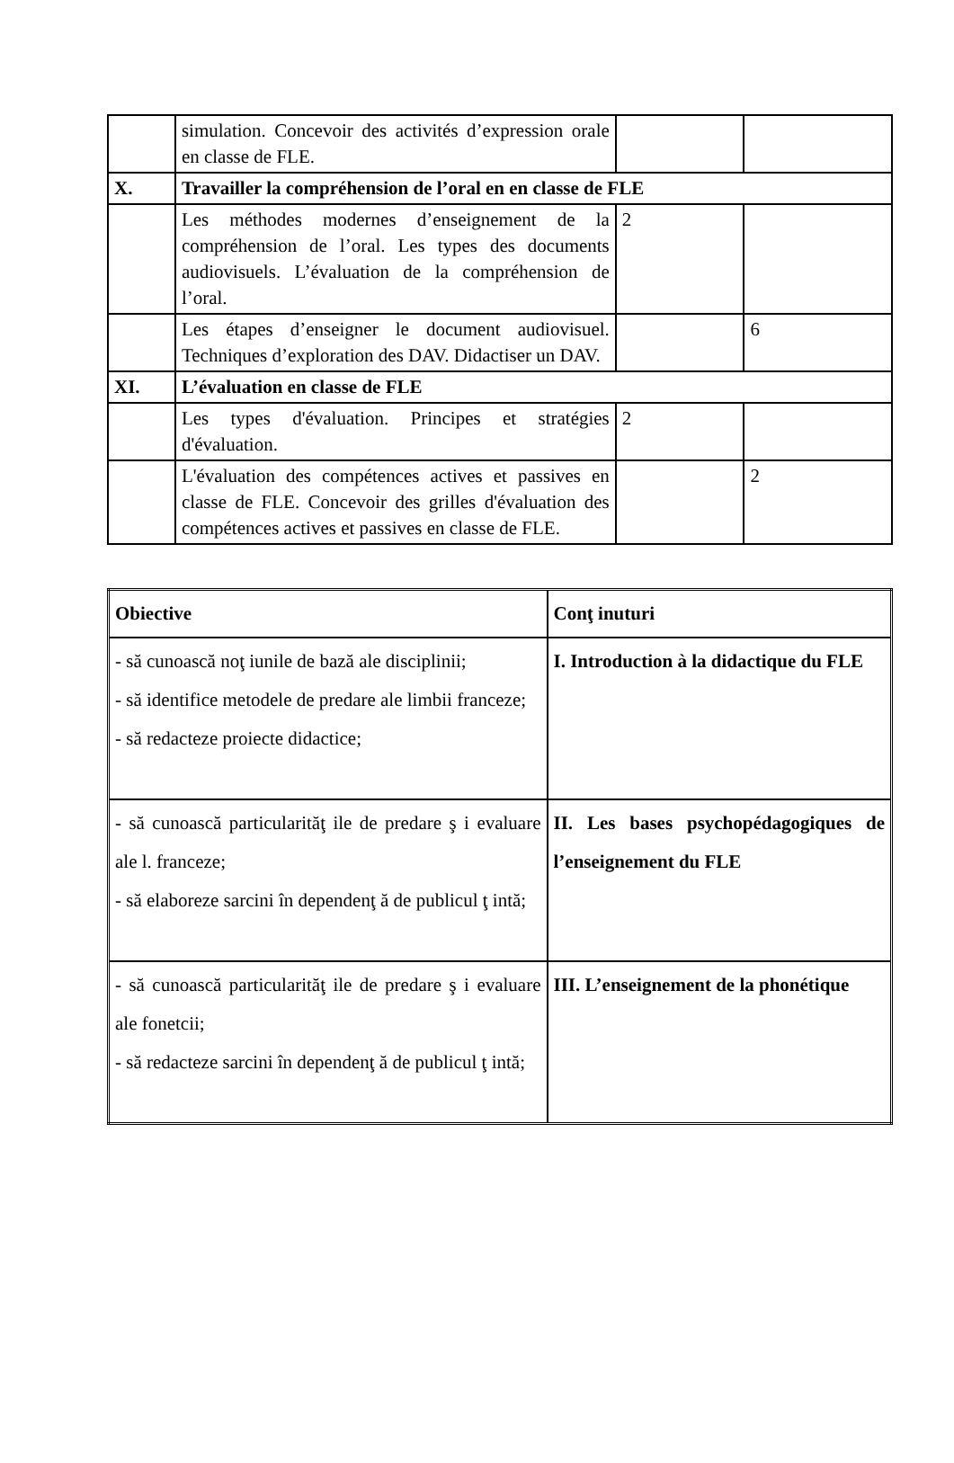| | simulation. Concevoir des activités d’expression orale en classe de FLE. | | |
| X. | Travailler la compréhension de l’oral en en classe de FLE | | |
| | Les méthodes modernes d’enseignement de la compréhension de l’oral. Les types des documents audiovisuels. L’évaluation de la compréhension de l’oral. | 2 | |
| | Les étapes d’enseigner le document audiovisuel. Techniques d’exploration des DAV. Didactiser un DAV. | | 6 |
| XI. | L’évaluation en classe de FLE | | |
| | Les types d'évaluation. Principes et stratégies d'évaluation. | 2 | |
| | L'évaluation des compétences actives et passives en classe de FLE. Concevoir des grilles d'évaluation des compétences actives et passives en classe de FLE. | | 2 |
| Obiective | Conţ inuturi |
| --- | --- |
| - să cunoască noţ iunile de bază ale disciplinii; - să identifice metodele de predare ale limbii franceze; - să redacteze proiecte didactice; | I. Introduction à la didactique du FLE |
| - să cunoască particularităţ ile de predare ş i evaluare ale l. franceze; - să elaboreze sarcini în dependenţ ă de publicul ţ intă; | II. Les bases psychopédagogiques de l’enseignement du FLE |
| - să cunoască particularităţ ile de predare ş i evaluare ale fonetcii; - să redacteze sarcini în dependenţ ă de publicul ţ intă; | III. L’enseignement de la phonétique |